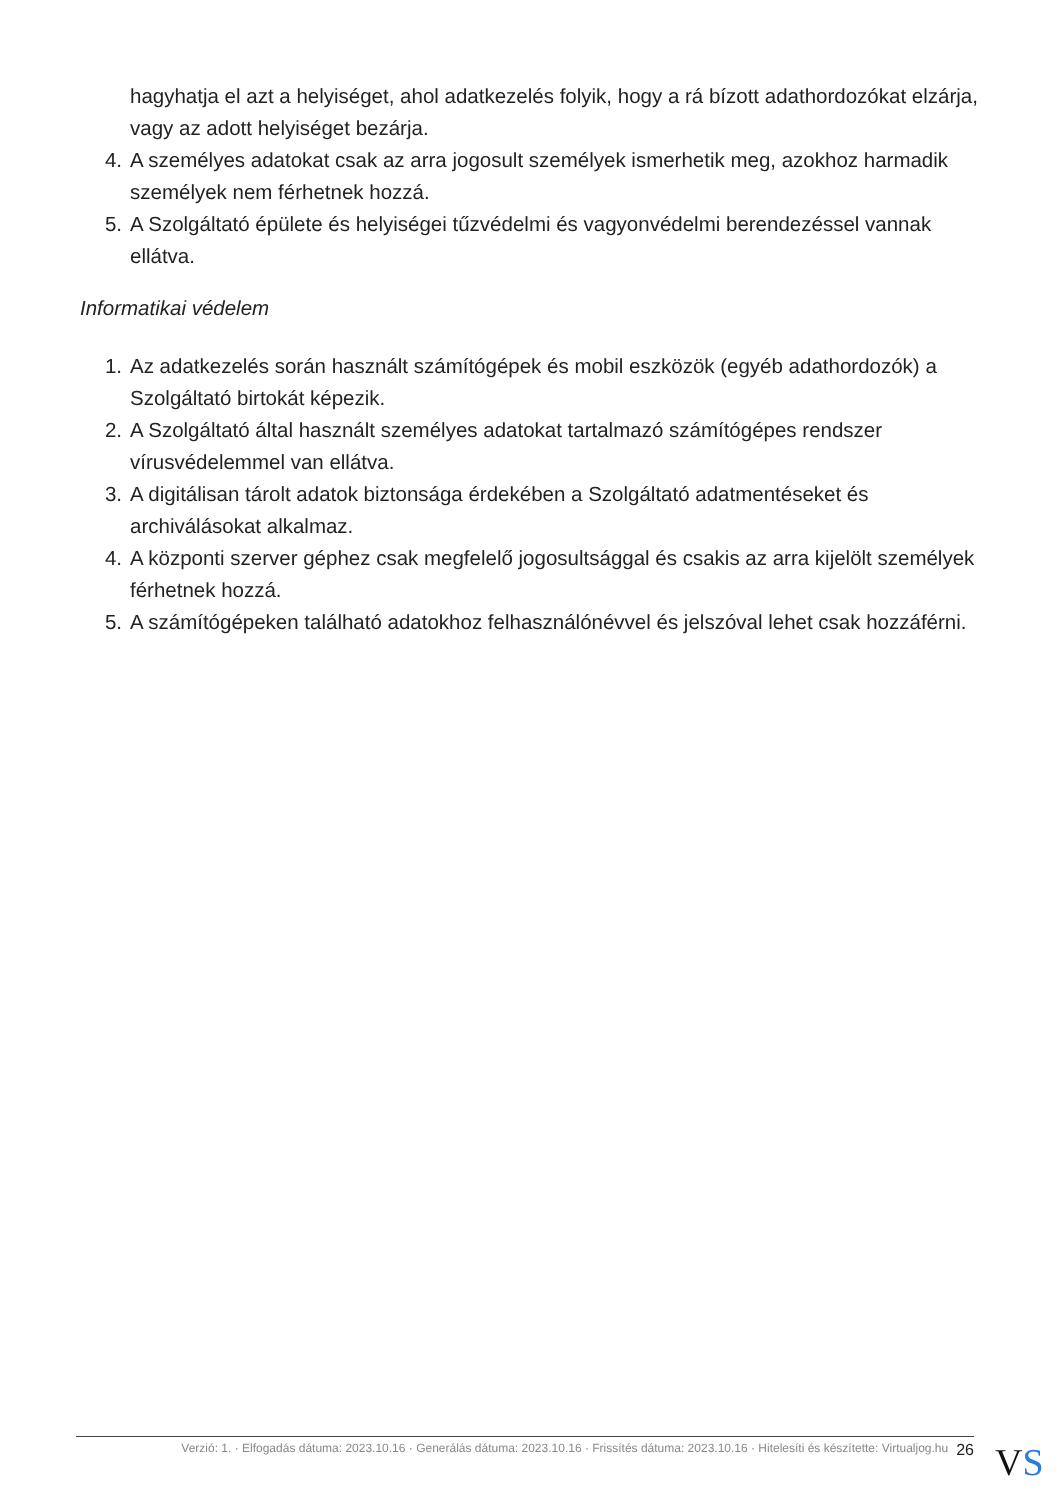hagyhatja el azt a helyiséget, ahol adatkezelés folyik, hogy a rá bízott adathordozókat elzárja, vagy az adott helyiséget bezárja.
4. A személyes adatokat csak az arra jogosult személyek ismerhetik meg, azokhoz harmadik személyek nem férhetnek hozzá.
5. A Szolgáltató épülete és helyiségei tűzvédelmi és vagyonvédelmi berendezéssel vannak ellátva.
Informatikai védelem
1. Az adatkezelés során használt számítógépek és mobil eszközök (egyéb adathordozók) a Szolgáltató birtokát képezik.
2. A Szolgáltató által használt személyes adatokat tartalmazó számítógépes rendszer vírusvédelemmel van ellátva.
3. A digitálisan tárolt adatok biztonsága érdekében a Szolgáltató adatmentéseket és archiválásokat alkalmaz.
4. A központi szerver géphez csak megfelelő jogosultsággal és csakis az arra kijelölt személyek férhetnek hozzá.
5. A számítógépeken található adatokhoz felhasználónévvel és jelszóval lehet csak hozzáférni.
Verzió: 1. · Elfogadás dátuma: 2023.10.16 · Generálás dátuma: 2023.10.16 · Frissítés dátuma: 2023.10.16 · Hitelesíti és készítette: Virtualjog.hu 26
VS